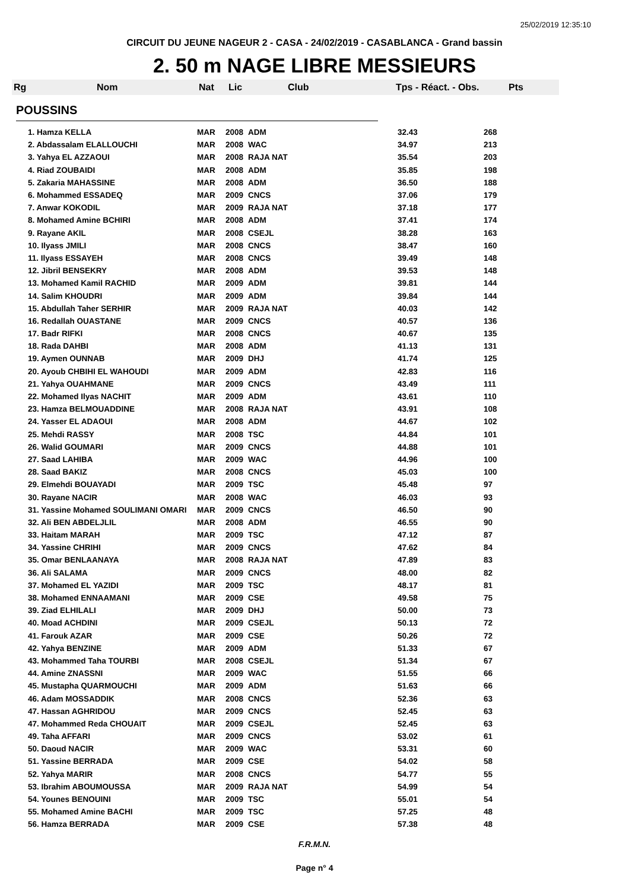25/02/2019 12:35:10
CIRCUIT DU JEUNE NAGEUR 2 - CASA - 24/02/2019 - CASABLANCA - Grand bassin
2. 50 m NAGE LIBRE MESSIEURS
Rg Nom Nat Lic Club Tps - Réact. - Obs. Pts
POUSSINS
| 1. Hamza KELLA | MAR | 2008 | ADM | 32.43 | 268 |
| 2. Abdassalam ELALLOUCHI | MAR | 2008 | WAC | 34.97 | 213 |
| 3. Yahya EL AZZAOUI | MAR | 2008 | RAJA NAT | 35.54 | 203 |
| 4. Riad ZOUBAIDI | MAR | 2008 | ADM | 35.85 | 198 |
| 5. Zakaria MAHASSINE | MAR | 2008 | ADM | 36.50 | 188 |
| 6. Mohammed ESSADEQ | MAR | 2009 | CNCS | 37.06 | 179 |
| 7. Anwar KOKODIL | MAR | 2009 | RAJA NAT | 37.18 | 177 |
| 8. Mohamed Amine BCHIRI | MAR | 2008 | ADM | 37.41 | 174 |
| 9. Rayane AKIL | MAR | 2008 | CSEJL | 38.28 | 163 |
| 10. Ilyass JMILI | MAR | 2008 | CNCS | 38.47 | 160 |
| 11. Ilyass ESSAYEH | MAR | 2008 | CNCS | 39.49 | 148 |
| 12. Jibril BENSEKRY | MAR | 2008 | ADM | 39.53 | 148 |
| 13. Mohamed Kamil RACHID | MAR | 2009 | ADM | 39.81 | 144 |
| 14. Salim KHOUDRI | MAR | 2009 | ADM | 39.84 | 144 |
| 15. Abdullah Taher SERHIR | MAR | 2009 | RAJA NAT | 40.03 | 142 |
| 16. Redallah OUASTANE | MAR | 2009 | CNCS | 40.57 | 136 |
| 17. Badr RIFKI | MAR | 2008 | CNCS | 40.67 | 135 |
| 18. Rada DAHBI | MAR | 2008 | ADM | 41.13 | 131 |
| 19. Aymen OUNNAB | MAR | 2009 | DHJ | 41.74 | 125 |
| 20. Ayoub CHBIHI EL WAHOUDI | MAR | 2009 | ADM | 42.83 | 116 |
| 21. Yahya OUAHMANE | MAR | 2009 | CNCS | 43.49 | 111 |
| 22. Mohamed Ilyas NACHIT | MAR | 2009 | ADM | 43.61 | 110 |
| 23. Hamza BELMOUADDINE | MAR | 2008 | RAJA NAT | 43.91 | 108 |
| 24. Yasser EL ADAOUI | MAR | 2008 | ADM | 44.67 | 102 |
| 25. Mehdi RASSY | MAR | 2008 | TSC | 44.84 | 101 |
| 26. Walid GOUMARI | MAR | 2009 | CNCS | 44.88 | 101 |
| 27. Saad LAHIBA | MAR | 2009 | WAC | 44.96 | 100 |
| 28. Saad BAKIZ | MAR | 2008 | CNCS | 45.03 | 100 |
| 29. Elmehdi BOUAYADI | MAR | 2009 | TSC | 45.48 | 97 |
| 30. Rayane NACIR | MAR | 2008 | WAC | 46.03 | 93 |
| 31. Yassine Mohamed SOULIMANI OMARI | MAR | 2009 | CNCS | 46.50 | 90 |
| 32. Ali BEN ABDELJLIL | MAR | 2008 | ADM | 46.55 | 90 |
| 33. Haitam MARAH | MAR | 2009 | TSC | 47.12 | 87 |
| 34. Yassine CHRIHI | MAR | 2009 | CNCS | 47.62 | 84 |
| 35. Omar BENLAANAYA | MAR | 2008 | RAJA NAT | 47.89 | 83 |
| 36. Ali SALAMA | MAR | 2009 | CNCS | 48.00 | 82 |
| 37. Mohamed EL YAZIDI | MAR | 2009 | TSC | 48.17 | 81 |
| 38. Mohamed ENNAAMANI | MAR | 2009 | CSE | 49.58 | 75 |
| 39. Ziad ELHILALI | MAR | 2009 | DHJ | 50.00 | 73 |
| 40. Moad ACHDINI | MAR | 2009 | CSEJL | 50.13 | 72 |
| 41. Farouk AZAR | MAR | 2009 | CSE | 50.26 | 72 |
| 42. Yahya BENZINE | MAR | 2009 | ADM | 51.33 | 67 |
| 43. Mohammed Taha TOURBI | MAR | 2008 | CSEJL | 51.34 | 67 |
| 44. Amine ZNASSNI | MAR | 2009 | WAC | 51.55 | 66 |
| 45. Mustapha QUARMOUCHI | MAR | 2009 | ADM | 51.63 | 66 |
| 46. Adam MOSSADDIK | MAR | 2008 | CNCS | 52.36 | 63 |
| 47. Hassan AGHRIDOU | MAR | 2009 | CNCS | 52.45 | 63 |
| 47. Mohammed Reda CHOUAIT | MAR | 2009 | CSEJL | 52.45 | 63 |
| 49. Taha AFFARI | MAR | 2009 | CNCS | 53.02 | 61 |
| 50. Daoud NACIR | MAR | 2009 | WAC | 53.31 | 60 |
| 51. Yassine BERRADA | MAR | 2009 | CSE | 54.02 | 58 |
| 52. Yahya MARIR | MAR | 2008 | CNCS | 54.77 | 55 |
| 53. Ibrahim ABOUMOUSSA | MAR | 2009 | RAJA NAT | 54.99 | 54 |
| 54. Younes BENOUINI | MAR | 2009 | TSC | 55.01 | 54 |
| 55. Mohamed Amine BACHI | MAR | 2009 | TSC | 57.25 | 48 |
| 56. Hamza BERRADA | MAR | 2009 | CSE | 57.38 | 48 |
F.R.M.N.
Page n° 4